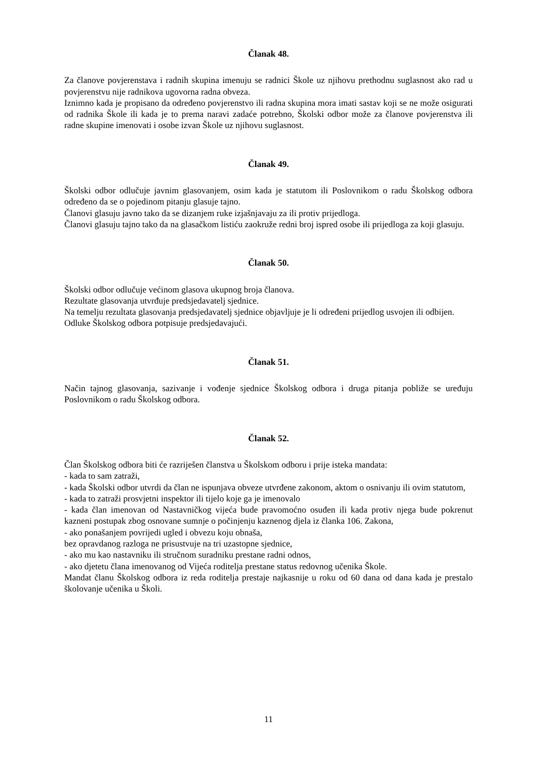Članak 48.
Za članove povjerenstava i radnih skupina imenuju se radnici Škole uz njihovu prethodnu suglasnost ako rad u povjerenstvu nije radnikova ugovorna radna obveza.
Iznimno kada je propisano da određeno povjerenstvo ili radna skupina mora imati sastav koji se ne može osigurati od radnika Škole ili kada je to prema naravi zadaće potrebno, Školski odbor može za članove povjerenstva ili radne skupine imenovati i osobe izvan Škole uz njihovu suglasnost.
Članak 49.
Školski odbor odlučuje javnim glasovanjem, osim kada je statutom ili Poslovnikom o radu Školskog odbora određeno da se o pojedinom pitanju glasuje tajno.
Članovi glasuju javno tako da se dizanjem ruke izjašnjavaju za ili protiv prijedloga.
Članovi glasuju tajno tako da na glasačkom listiću zaokruže redni broj ispred osobe ili prijedloga za koji glasuju.
Članak 50.
Školski odbor odlučuje većinom glasova ukupnog broja članova.
Rezultate glasovanja utvrđuje predsjedavatelj sjednice.
Na temelju rezultata glasovanja predsjedavatelj sjednice objavljuje je li određeni prijedlog usvojen ili odbijen.
Odluke Školskog odbora potpisuje predsjedavajući.
Članak 51.
Način tajnog glasovanja, sazivanje i vođenje sjednice Školskog odbora i druga pitanja pobliže se uređuju Poslovnikom o radu Školskog odbora.
Članak 52.
Član Školskog odbora biti će razriješen članstva u Školskom odboru i prije isteka mandata:
- kada to sam zatraži,
- kada Školski odbor utvrdi da član ne ispunjava obveze utvrđene zakonom, aktom o osnivanju ili ovim statutom,
- kada to zatraži prosvjetni inspektor ili tijelo koje ga je imenovalo
- kada član imenovan od Nastavničkog vijeća bude pravomoćno osuđen ili kada protiv njega bude pokrenut kazneni postupak zbog osnovane sumnje o počinjenju kaznenog djela iz članka 106. Zakona,
- ako ponašanjem povrijedi ugled i obvezu koju obnaša,
bez opravdanog razloga ne prisustvuje na tri uzastopne sjednice,
- ako mu kao nastavniku ili stručnom suradniku prestane radni odnos,
- ako djetetu člana imenovanog od Vijeća roditelja prestane status redovnog učenika Škole.
Mandat članu Školskog odbora iz reda roditelja prestaje najkasnije u roku od 60 dana od dana kada je prestalo školovanje učenika u Školi.
11